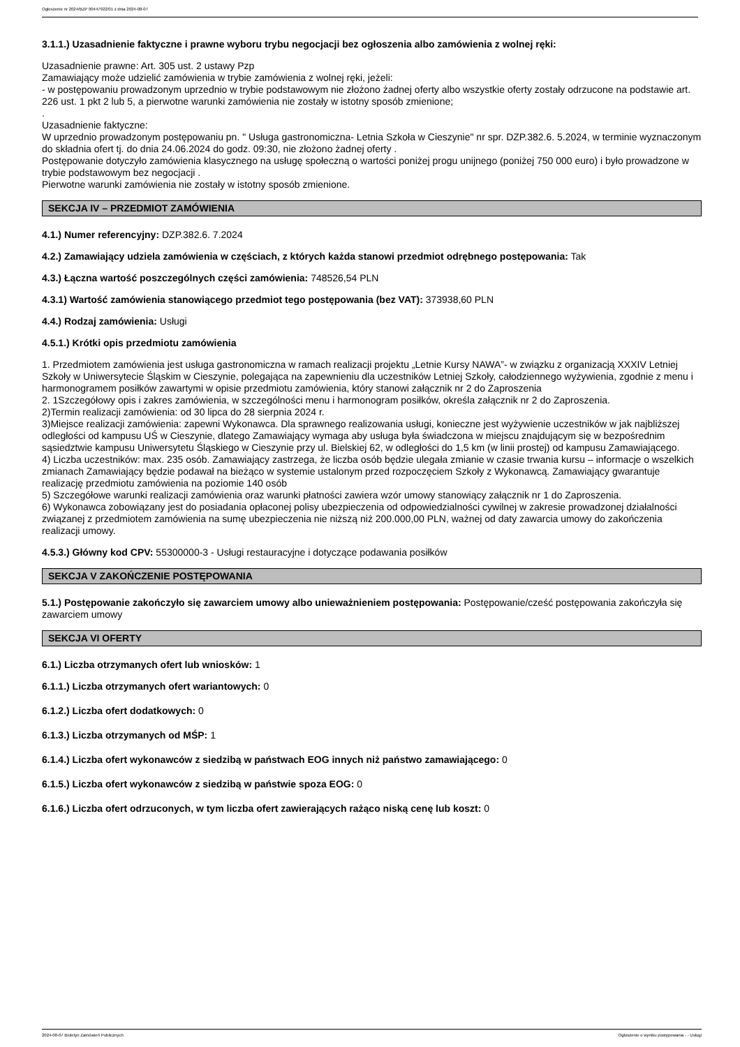Ogłoszenie nr 2024/BZP 00447922/01 z dnia 2024-08-07
3.1.1.) Uzasadnienie faktyczne i prawne wyboru trybu negocjacji bez ogłoszenia albo zamówienia z wolnej ręki:
Uzasadnienie prawne: Art. 305 ust. 2 ustawy Pzp
Zamawiający może udzielić zamówienia w trybie zamówienia z wolnej ręki, jeżeli:
- w postępowaniu prowadzonym uprzednio w trybie podstawowym nie złożono żadnej oferty albo wszystkie oferty zostały odrzucone na podstawie art. 226 ust. 1 pkt 2 lub 5, a pierwotne warunki zamówienia nie zostały w istotny sposób zmienione;
.
Uzasadnienie faktyczne:
W uprzednio prowadzonym postępowaniu pn. " Usługa gastronomiczna- Letnia Szkoła w Cieszynie" nr spr. DZP.382.6. 5.2024, w terminie wyznaczonym do składnia ofert tj. do dnia 24.06.2024 do godz. 09:30, nie złożono żadnej oferty .
Postępowanie dotyczyło zamówienia klasycznego na usługę społeczną o wartości poniżej progu unijnego (poniżej 750 000 euro) i było prowadzone w trybie podstawowym bez negocjacji .
Pierwotne warunki zamówienia nie zostały w istotny sposób zmienione.
SEKCJA IV – PRZEDMIOT ZAMÓWIENIA
4.1.) Numer referencyjny: DZP.382.6. 7.2024
4.2.) Zamawiający udziela zamówienia w częściach, z których każda stanowi przedmiot odrębnego postępowania: Tak
4.3.) Łączna wartość poszczególnych części zamówienia: 748526,54 PLN
4.3.1) Wartość zamówienia stanowiącego przedmiot tego postępowania (bez VAT): 373938,60 PLN
4.4.) Rodzaj zamówienia: Usługi
4.5.1.) Krótki opis przedmiotu zamówienia
1. Przedmiotem zamówienia jest usługa gastronomiczna w ramach realizacji projektu „Letnie Kursy NAWA”- w związku z organizacją XXXIV Letniej Szkoły w Uniwersytecie Śląskim w Cieszynie, polegająca na zapewnieniu dla uczestników Letniej Szkoły, całodziennego wyżywienia, zgodnie z menu i harmonogramem posiłków zawartymi w opisie przedmiotu zamówienia, który stanowi załącznik nr 2 do Zaproszenia
2. 1Szczegółowy opis i zakres zamówienia, w szczególności menu i harmonogram posiłków, określa załącznik nr 2 do Zaproszenia.
2)Termin realizacji zamówienia: od 30 lipca do 28 sierpnia 2024 r.
3)Miejsce realizacji zamówienia: zapewni Wykonawca. Dla sprawnego realizowania usługi, konieczne jest wyżywienie uczestników w jak najbliższej odległości od kampusu UŚ w Cieszynie, dlatego Zamawiający wymaga aby usługa była świadczona w miejscu znajdującym się w bezpośrednim sąsiedztwie kampusu Uniwersytetu Śląskiego w Cieszynie przy ul. Bielskiej 62, w odległości do 1,5 km (w linii prostej) od kampusu Zamawiającego.
4) Liczba uczestników: max. 235 osób. Zamawiający zastrzega, że liczba osób będzie ulegała zmianie w czasie trwania kursu – informacje o wszelkich zmianach Zamawiający będzie podawał na bieżąco w systemie ustalonym przed rozpoczęciem Szkoły z Wykonawcą. Zamawiający gwarantuje realizację przedmiotu zamówienia na poziomie 140 osób
5) Szczegółowe warunki realizacji zamówienia oraz warunki płatności zawiera wzór umowy stanowiący załącznik nr 1 do Zaproszenia.
6) Wykonawca zobowiązany jest do posiadania opłaconej polisy ubezpieczenia od odpowiedzialności cywilnej w zakresie prowadzonej działalności związanej z przedmiotem zamówienia na sumę ubezpieczenia nie niższą niż 200.000,00 PLN, ważnej od daty zawarcia umowy do zakończenia realizacji umowy.
4.5.3.) Główny kod CPV: 55300000-3 - Usługi restauracyjne i dotyczące podawania posiłków
SEKCJA V ZAKOŃCZENIE POSTĘPOWANIA
5.1.) Postępowanie zakończyło się zawarciem umowy albo unieważnieniem postępowania: Postępowanie/cześć postępowania zakończyła się zawarciem umowy
SEKCJA VI OFERTY
6.1.) Liczba otrzymanych ofert lub wniosków: 1
6.1.1.) Liczba otrzymanych ofert wariantowych: 0
6.1.2.) Liczba ofert dodatkowych: 0
6.1.3.) Liczba otrzymanych od MŚP: 1
6.1.4.) Liczba ofert wykonawców z siedzibą w państwach EOG innych niż państwo zamawiającego: 0
6.1.5.) Liczba ofert wykonawców z siedzibą w państwie spoza EOG: 0
6.1.6.) Liczba ofert odrzuconych, w tym liczba ofert zawierających rażąco niską cenę lub koszt: 0
2024-08-07 Biuletyn Zamówień Publicznych Ogłoszenie o wyniku postępowania - - Usługi